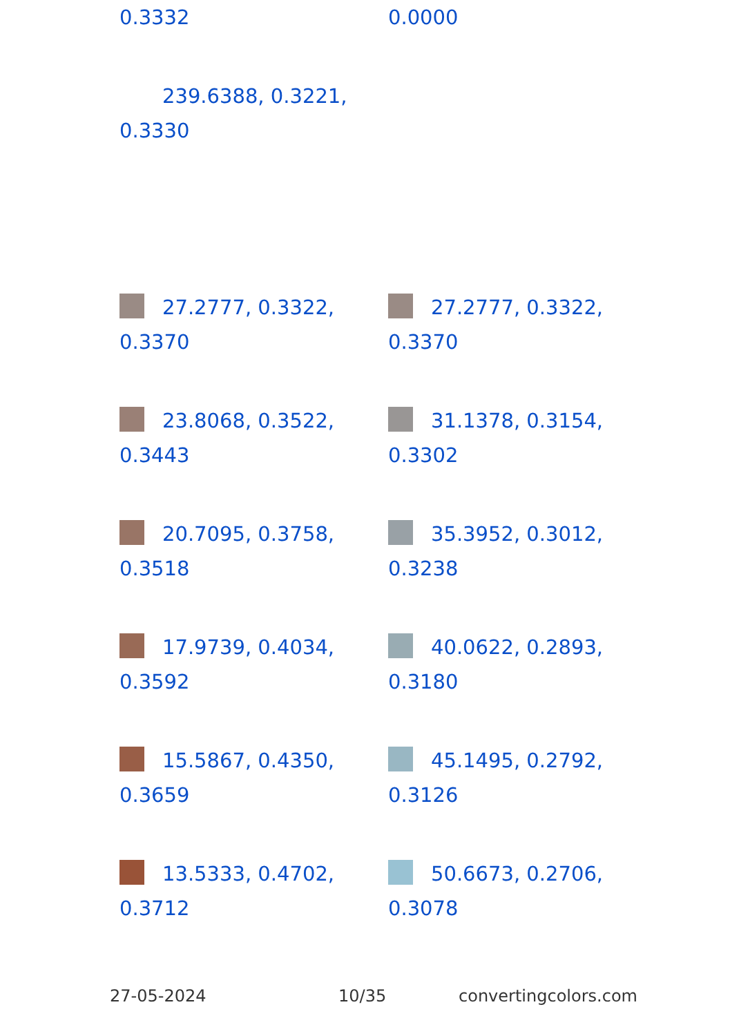0.3332 0.0000
239.6388, 0.3221, 0.3330
27.2777, 0.3322, 0.3370
27.2777, 0.3322, 0.3370
23.8068, 0.3522, 0.3443
31.1378, 0.3154, 0.3302
20.7095, 0.3758, 0.3518
35.3952, 0.3012, 0.3238
17.9739, 0.4034, 0.3592
40.0622, 0.2893, 0.3180
15.5867, 0.4350, 0.3659
45.1495, 0.2792, 0.3126
13.5333, 0.4702, 0.3712
50.6673, 0.2706, 0.3078
27-05-2024 10/35 convertingcolors.com